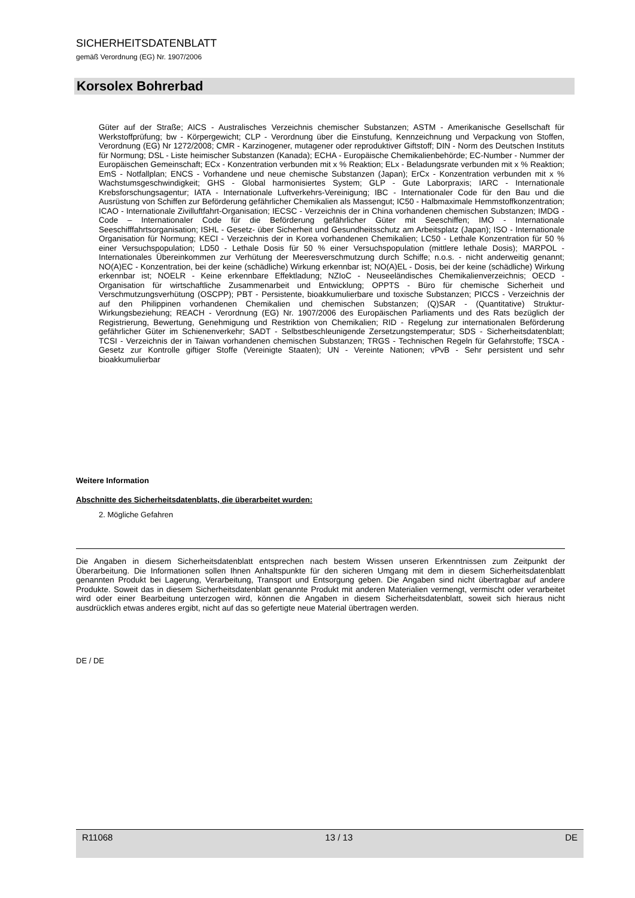SICHERHEITSDATENBLATT
gemäß Verordnung (EG) Nr. 1907/2006
Korsolex Bohrerbad
Güter auf der Straße; AICS - Australisches Verzeichnis chemischer Substanzen; ASTM - Amerikanische Gesellschaft für Werkstoffprüfung; bw - Körpergewicht; CLP - Verordnung über die Einstufung, Kennzeichnung und Verpackung von Stoffen, Verordnung (EG) Nr 1272/2008; CMR - Karzinogener, mutagener oder reproduktiver Giftstoff; DIN - Norm des Deutschen Instituts für Normung; DSL - Liste heimischer Substanzen (Kanada); ECHA - Europäische Chemikalienbehörde; EC-Number - Nummer der Europäischen Gemeinschaft; ECx - Konzentration verbunden mit x % Reaktion; ELx - Beladungsrate verbunden mit x % Reaktion; EmS - Notfallplan; ENCS - Vorhandene und neue chemische Substanzen (Japan); ErCx - Konzentration verbunden mit x % Wachstumsgeschwindigkeit; GHS - Global harmonisiertes System; GLP - Gute Laborpraxis; IARC - Internationale Krebsforschungsagentur; IATA - Internationale Luftverkehrs-Vereinigung; IBC - Internationaler Code für den Bau und die Ausrüstung von Schiffen zur Beförderung gefährlicher Chemikalien als Massengut; IC50 - Halbmaximale Hemmstoffkonzentration; ICAO - Internationale Zivilluftfahrt-Organisation; IECSC - Verzeichnis der in China vorhandenen chemischen Substanzen; IMDG - Code – Internationaler Code für die Beförderung gefährlicher Güter mit Seeschiffen; IMO - Internationale Seeschifffahrtsorganisation; ISHL - Gesetz- über Sicherheit und Gesundheitsschutz am Arbeitsplatz (Japan); ISO - Internationale Organisation für Normung; KECI - Verzeichnis der in Korea vorhandenen Chemikalien; LC50 - Lethale Konzentration für 50 % einer Versuchspopulation; LD50 - Lethale Dosis für 50 % einer Versuchspopulation (mittlere lethale Dosis); MARPOL - Internationales Übereinkommen zur Verhütung der Meeresverschmutzung durch Schiffe; n.o.s. - nicht anderweitig genannt; NO(A)EC - Konzentration, bei der keine (schädliche) Wirkung erkennbar ist; NO(A)EL - Dosis, bei der keine (schädliche) Wirkung erkennbar ist; NOELR - Keine erkennbare Effektladung; NZIoC - Neuseeländisches Chemikalienverzeichnis; OECD - Organisation für wirtschaftliche Zusammenarbeit und Entwicklung; OPPTS - Büro für chemische Sicherheit und Verschmutzungsverhütung (OSCPP); PBT - Persistente, bioakkumulierbare und toxische Substanzen; PICCS - Verzeichnis der auf den Philippinen vorhandenen Chemikalien und chemischen Substanzen; (Q)SAR - (Quantitative) Struktur-Wirkungsbeziehung; REACH - Verordnung (EG) Nr. 1907/2006 des Europäischen Parliaments und des Rats bezüglich der Registrierung, Bewertung, Genehmigung und Restriktion von Chemikalien; RID - Regelung zur internationalen Beförderung gefährlicher Güter im Schienenverkehr; SADT - Selbstbeschleunigende Zersetzungstemperatur; SDS - Sicherheitsdatenblatt; TCSI - Verzeichnis der in Taiwan vorhandenen chemischen Substanzen; TRGS - Technischen Regeln für Gefahrstoffe; TSCA - Gesetz zur Kontrolle giftiger Stoffe (Vereinigte Staaten); UN - Vereinte Nationen; vPvB - Sehr persistent und sehr bioakkumulierbar
Weitere Information
Abschnitte des Sicherheitsdatenblatts, die überarbeitet wurden:
2. Mögliche Gefahren
Die Angaben in diesem Sicherheitsdatenblatt entsprechen nach bestem Wissen unseren Erkenntnissen zum Zeitpunkt der Überarbeitung. Die Informationen sollen Ihnen Anhaltspunkte für den sicheren Umgang mit dem in diesem Sicherheitsdatenblatt genannten Produkt bei Lagerung, Verarbeitung, Transport und Entsorgung geben. Die Angaben sind nicht übertragbar auf andere Produkte. Soweit das in diesem Sicherheitsdatenblatt genannte Produkt mit anderen Materialien vermengt, vermischt oder verarbeitet wird oder einer Bearbeitung unterzogen wird, können die Angaben in diesem Sicherheitsdatenblatt, soweit sich hieraus nicht ausdrücklich etwas anderes ergibt, nicht auf das so gefertigte neue Material übertragen werden.
DE / DE
R11068 13 / 13 DE